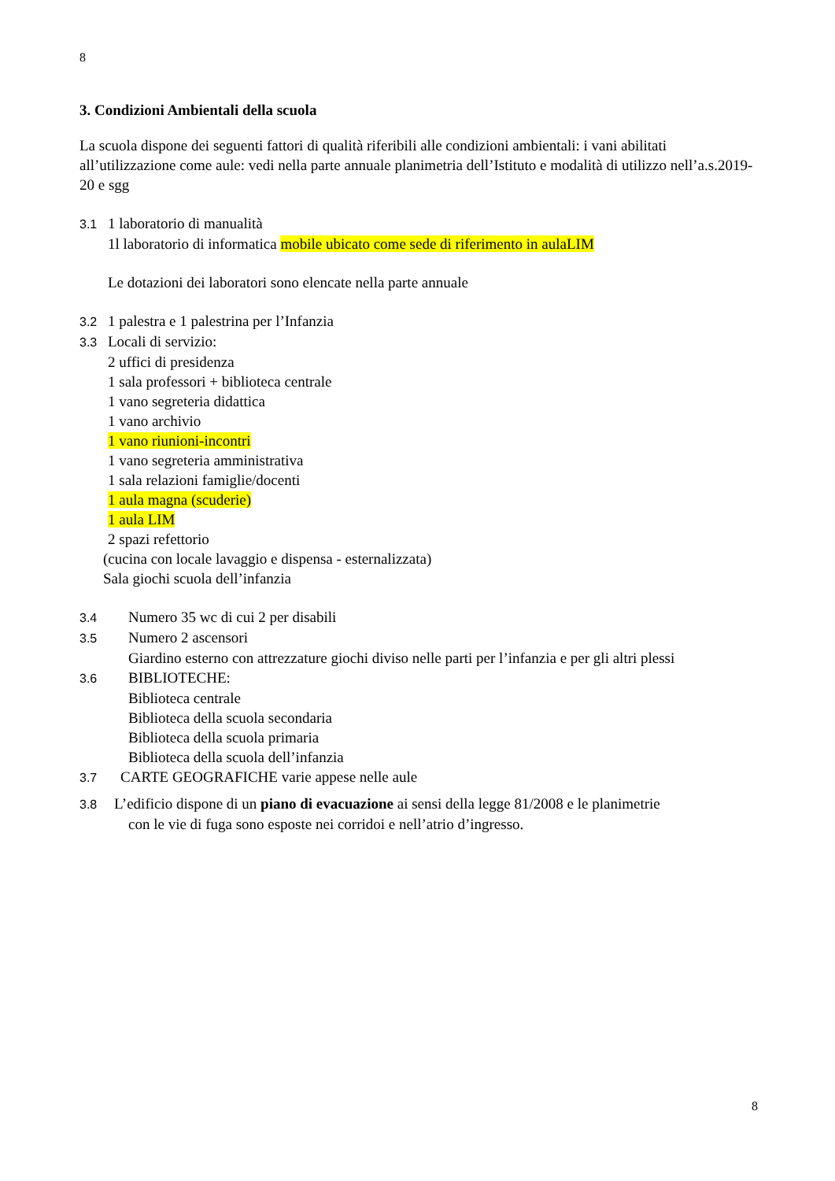8
3. Condizioni Ambientali della scuola
La scuola dispone dei seguenti fattori di qualità riferibili alle condizioni ambientali: i vani abilitati all’utilizzazione come aule: vedi nella parte annuale planimetria dell’Istituto e modalità di utilizzo nell’a.s.2019-20 e sgg
3.1 1 laboratorio di manualità
1l laboratorio di informatica mobile ubicato come sede di riferimento in aulaLIM
Le dotazioni dei laboratori sono elencate nella parte annuale
3.2 1 palestra e 1 palestrina per l’Infanzia
3.3 Locali di servizio:
2 uffici di presidenza
1 sala professori + biblioteca centrale
1 vano segreteria didattica
1 vano archivio
1 vano riunioni-incontri
1 vano segreteria amministrativa
1 sala relazioni famiglie/docenti
1 aula magna (scuderie)
1 aula LIM
2 spazi refettorio
(cucina con locale lavaggio e dispensa - esternalizzata)
Sala giochi scuola dell’infanzia
3.4 Numero 35 wc di cui 2 per disabili
3.5 Numero 2 ascensori
Giardino esterno con attrezzature giochi diviso nelle parti per l’infanzia e per gli altri plessi
3.6 BIBLIOTECHE:
Biblioteca centrale
Biblioteca della scuola secondaria
Biblioteca della scuola primaria
Biblioteca della scuola dell’infanzia
3.7 CARTE GEOGRAFICHE varie appese nelle aule
3.8 L’edificio dispone di un piano di evacuazione ai sensi della legge 81/2008 e le planimetrie
con le vie di fuga sono esposte nei corridoi e nell’atrio d’ingresso.
8